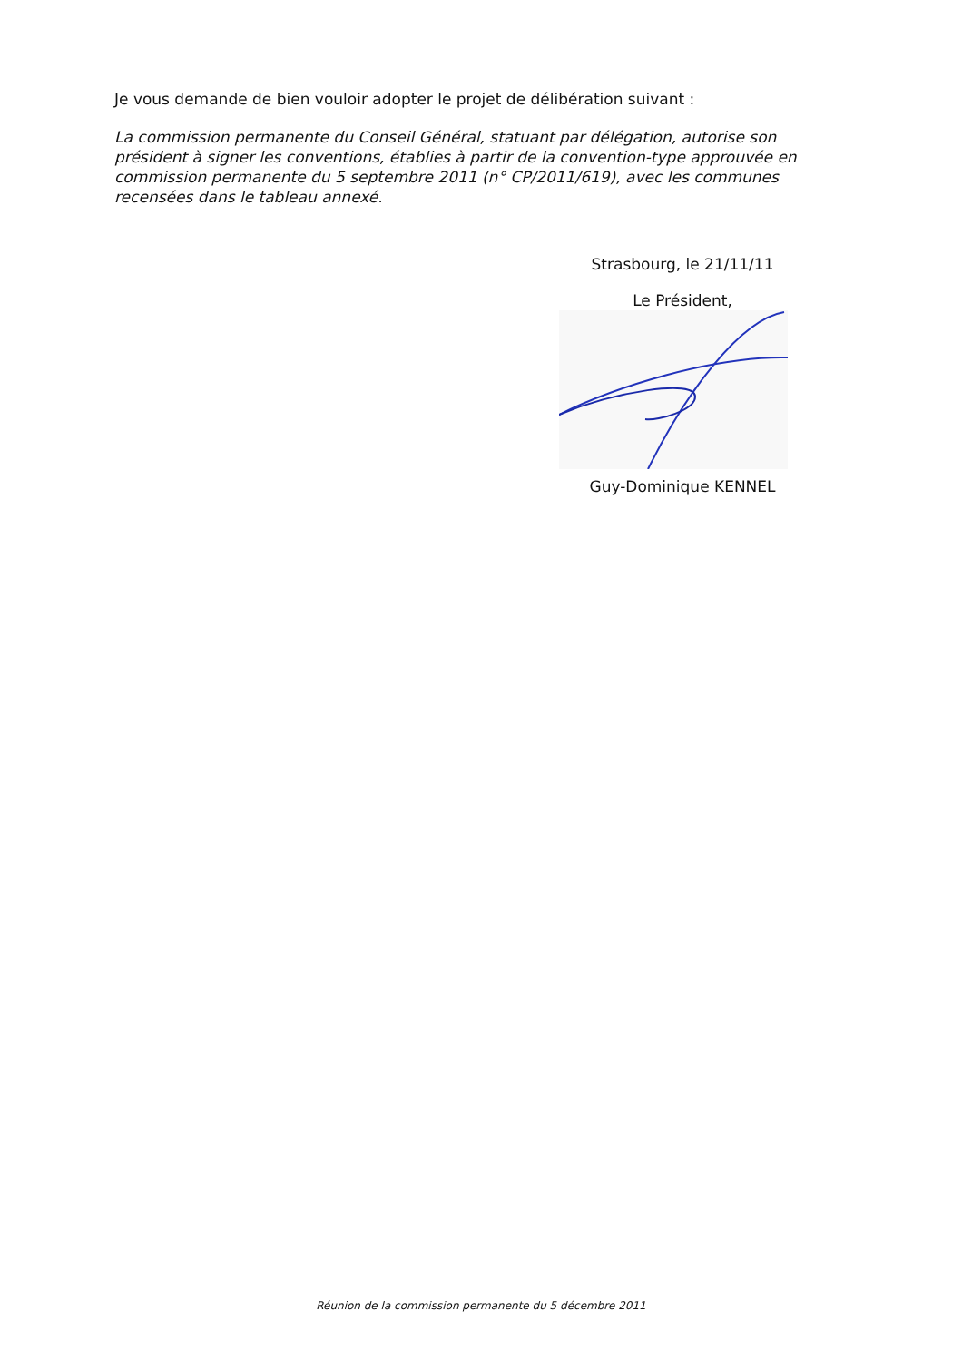Je vous demande de bien vouloir adopter le projet de délibération suivant :
La commission permanente du Conseil Général, statuant par délégation, autorise son président à signer les conventions, établies à partir de la convention-type approuvée en commission permanente du 5 septembre 2011 (n° CP/2011/619), avec les communes recensées dans le tableau annexé.
Strasbourg, le 21/11/11
Le Président,
Guy-Dominique KENNEL
Réunion de la commission permanente du 5 décembre 2011